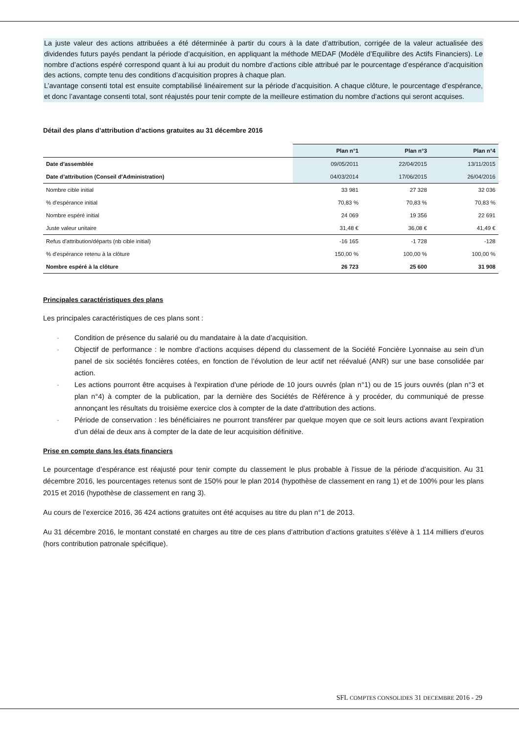La juste valeur des actions attribuées a été déterminée à partir du cours à la date d’attribution, corrigée de la valeur actualisée des dividendes futurs payés pendant la période d’acquisition, en appliquant la méthode MEDAF (Modèle d’Equilibre des Actifs Financiers). Le nombre d’actions espéré correspond quant à lui au produit du nombre d’actions cible attribué par le pourcentage d’espérance d’acquisition des actions, compte tenu des conditions d’acquisition propres à chaque plan.
L’avantage consenti total est ensuite comptabilisé linéairement sur la période d’acquisition. A chaque clôture, le pourcentage d’espérance, et donc l’avantage consenti total, sont réajustés pour tenir compte de la meilleure estimation du nombre d’actions qui seront acquises.
Détail des plans d’attribution d’actions gratuites au 31 décembre 2016
| | Plan n°1 | Plan n°3 | Plan n°4 |
| --- | --- | --- | --- |
| Date d'assemblée | 09/05/2011 | 22/04/2015 | 13/11/2015 |
| Date d’attribution (Conseil d'Administration) | 04/03/2014 | 17/06/2015 | 26/04/2016 |
| Nombre cible initial | 33 981 | 27 328 | 32 036 |
| % d'espérance initial | 70,83 % | 70,83 % | 70,83 % |
| Nombre espéré initial | 24 069 | 19 356 | 22 691 |
| Juste valeur unitaire | 31,48 € | 36,08 € | 41,49 € |
| Refus d'attribution/départs (nb cible initial) | -16 165 | -1 728 | -128 |
| % d'espérance retenu à la clôture | 150,00 % | 100,00 % | 100,00 % |
| Nombre espéré à la clôture | 26 723 | 25 600 | 31 908 |
Principales caractéristiques des plans
Les principales caractéristiques de ces plans sont :
- Condition de présence du salarié ou du mandataire à la date d’acquisition.
- Objectif de performance : le nombre d’actions acquises dépend du classement de la Société Foncière Lyonnaise au sein d’un panel de six sociétés foncières cotées, en fonction de l’évolution de leur actif net réévalué (ANR) sur une base consolidée par action.
- Les actions pourront être acquises à l'expiration d'une période de 10 jours ouvrés (plan n°1) ou de 15 jours ouvrés (plan n°3 et plan n°4) à compter de la publication, par la dernière des Sociétés de Référence à y procéder, du communiqué de presse annonçant les résultats du troisième exercice clos à compter de la date d'attribution des actions.
- Période de conservation : les bénéficiaires ne pourront transférer par quelque moyen que ce soit leurs actions avant l’expiration d’un délai de deux ans à compter de la date de leur acquisition définitive.
Prise en compte dans les états financiers
Le pourcentage d’espérance est réajusté pour tenir compte du classement le plus probable à l’issue de la période d’acquisition. Au 31 décembre 2016, les pourcentages retenus sont de 150% pour le plan 2014 (hypothèse de classement en rang 1) et de 100% pour les plans 2015 et 2016 (hypothèse de classement en rang 3).
Au cours de l’exercice 2016, 36 424 actions gratuites ont été acquises au titre du plan n°1 de 2013.
Au 31 décembre 2016, le montant constaté en charges au titre de ces plans d’attribution d’actions gratuites s’élève à 1 114 milliers d’euros (hors contribution patronale spécifique).
SFL COMPTES CONSOLIDES 31 DECEMBRE 2016 - 29